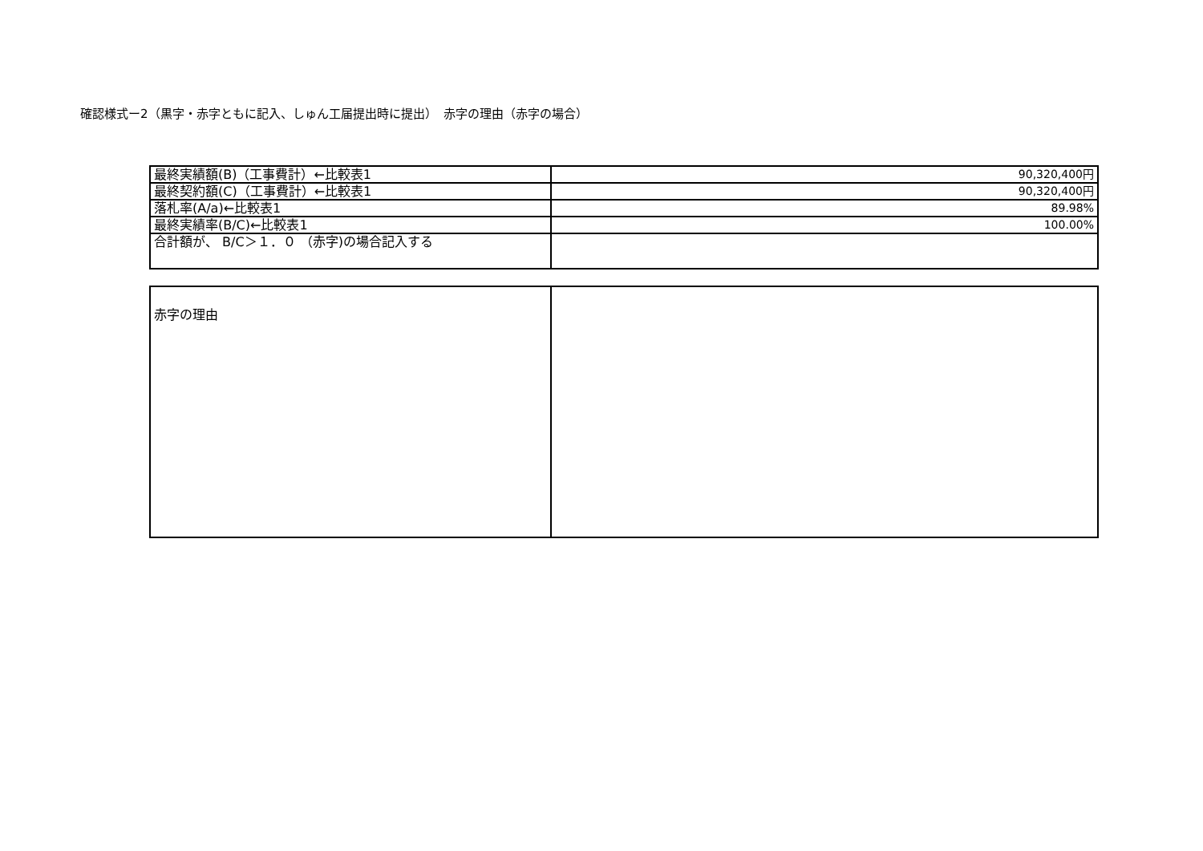確認様式ー2（黒字・赤字ともに記入、しゅん工届提出時に提出）　赤字の理由（赤字の場合）
| 最終実績額(B)（工事費計）←比較表1 | 90,320,400円 |
| 最終契約額(C)（工事費計）←比較表1 | 90,320,400円 |
| 落札率(A/a)←比較表1 | 89.98% |
| 最終実績率(B/C)←比較表1 | 100.00% |
| 合計額が、 B/C＞１．０ （赤字)の場合記入する | |
| 赤字の理由 | |